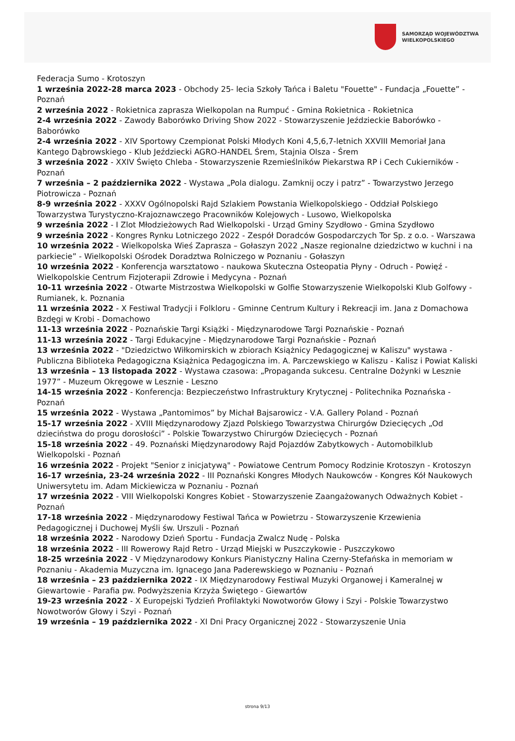SAMORZĄD WOJEWÓDZTWA
WIELKOPOLSKIEGO
Federacja Sumo - Krotoszyn
1 września 2022-28 marca 2023 - Obchody 25- lecia Szkoły Tańca i Baletu "Fouette" - Fundacja „Fouette” - Poznań
2 września 2022 - Rokietnica zaprasza Wielkopolan na Rumpuć - Gmina Rokietnica - Rokietnica
2-4 września 2022 - Zawody Baborówko Driving Show 2022 - Stowarzyszenie Jeździeckie Baborówko - Baborówko
2-4 września 2022 - XIV Sportowy Czempionat Polski Młodych Koni 4,5,6,7-letnich XXVIII Memoriał Jana Kantego Dąbrowskiego - Klub Jeździecki AGRO-HANDEL Śrem, Stajnia Olsza - Śrem
3 września 2022 - XXIV Święto Chleba - Stowarzyszenie Rzemieślników Piekarstwa RP i Cech Cukierników - Poznań
7 września – 2 października 2022 - Wystawa „Pola dialogu. Zamknij oczy i patrz” - Towarzystwo Jerzego Piotrowicza - Poznań
8-9 września 2022 - XXXV Ogólnopolski Rajd Szlakiem Powstania Wielkopolskiego - Oddział Polskiego Towarzystwa Turystyczno-Krajoznawczego Pracowników Kolejowych - Lusowo, Wielkopolska
9 września 2022 - I Zlot Młodzieżowych Rad Wielkopolski - Urząd Gminy Szydłowo - Gmina Szydłowo
9 września 2022 - Kongres Rynku Lotniczego 2022 - Zespół Doradców Gospodarczych Tor Sp. z o.o. - Warszawa
10 września 2022 - Wielkopolska Wieś Zaprasza – Gołaszyn 2022 „Nasze regionalne dziedzictwo w kuchni i na parkiecie” - Wielkopolski Ośrodek Doradztwa Rolniczego w Poznaniu - Gołaszyn
10 września 2022 - Konferencja warsztatowo - naukowa Skuteczna Osteopatia Płyny - Odruch - Powięź - Wielkopolskie Centrum Fizjoterapii Zdrowie i Medycyna - Poznań
10-11 września 2022 - Otwarte Mistrzostwa Wielkopolski w Golfie Stowarzyszenie Wielkopolski Klub Golfowy - Rumianek, k. Poznania
11 września 2022 - X Festiwal Tradycji i Folkloru - Gminne Centrum Kultury i Rekreacji im. Jana z Domachowa Bzdęgi w Krobi - Domachowo
11-13 września 2022 - Poznańskie Targi Książki - Międzynarodowe Targi Poznańskie - Poznań
11-13 września 2022 - Targi Edukacyjne - Międzynarodowe Targi Poznańskie - Poznań
13 września 2022 - "Dziedzictwo Wiłkomirskich w zbiorach Książnicy Pedagogicznej w Kaliszu" wystawa - Publiczna Biblioteka Pedagogiczna Książnica Pedagogiczna im. A. Parczewskiego w Kaliszu - Kalisz i Powiat Kaliski
13 września – 13 listopada 2022 - Wystawa czasowa: „Propaganda sukcesu. Centralne Dożynki w Lesznie 1977” - Muzeum Okręgowe w Lesznie - Leszno
14-15 września 2022 - Konferencja: Bezpieczeństwo Infrastruktury Krytycznej - Politechnika Poznańska - Poznań
15 września 2022 - Wystawa „Pantomimos” by Michał Bajsarowicz - V.A. Gallery Poland - Poznań
15-17 września 2022 - XVIII Międzynarodowy Zjazd Polskiego Towarzystwa Chirurgów Dziecięcych „Od dzieciństwa do progu dorosłości” - Polskie Towarzystwo Chirurgów Dziecięcych - Poznań
15-18 września 2022 - 49. Poznański Międzynarodowy Rajd Pojazdów Zabytkowych - Automobilklub Wielkopolski - Poznań
16 września 2022 - Projekt "Senior z inicjatywą" - Powiatowe Centrum Pomocy Rodzinie Krotoszyn - Krotoszyn
16-17 września, 23-24 września 2022 - III Poznański Kongres Młodych Naukowców - Kongres Kół Naukowych Uniwersytetu im. Adam Mickiewicza w Poznaniu - Poznań
17 września 2022 - VIII Wielkopolski Kongres Kobiet - Stowarzyszenie Zaangażowanych Odważnych Kobiet - Poznań
17-18 września 2022 - Międzynarodowy Festiwal Tańca w Powietrzu - Stowarzyszenie Krzewienia Pedagogicznej i Duchowej Myśli św. Urszuli - Poznań
18 września 2022 - Narodowy Dzień Sportu - Fundacja Zwalcz Nudę - Polska
18 września 2022 - III Rowerowy Rajd Retro - Urząd Miejski w Puszczykowie - Puszczykowo
18-25 września 2022 - V Międzynarodowy Konkurs Pianistyczny Halina Czerny-Stefańska in memoriam w Poznaniu - Akademia Muzyczna im. Ignacego Jana Paderewskiego w Poznaniu - Poznań
18 września – 23 października 2022 - IX Międzynarodowy Festiwal Muzyki Organowej i Kameralnej w Giewartowie - Parafia pw. Podwyższenia Krzyża Świętego - Giewartów
19-23 września 2022 - X Europejski Tydzień Profilaktyki Nowotworów Głowy i Szyi - Polskie Towarzystwo Nowotworów Głowy i Szyi - Poznań
19 września – 19 października 2022 - XI Dni Pracy Organicznej 2022 - Stowarzyszenie Unia
strona 9/13